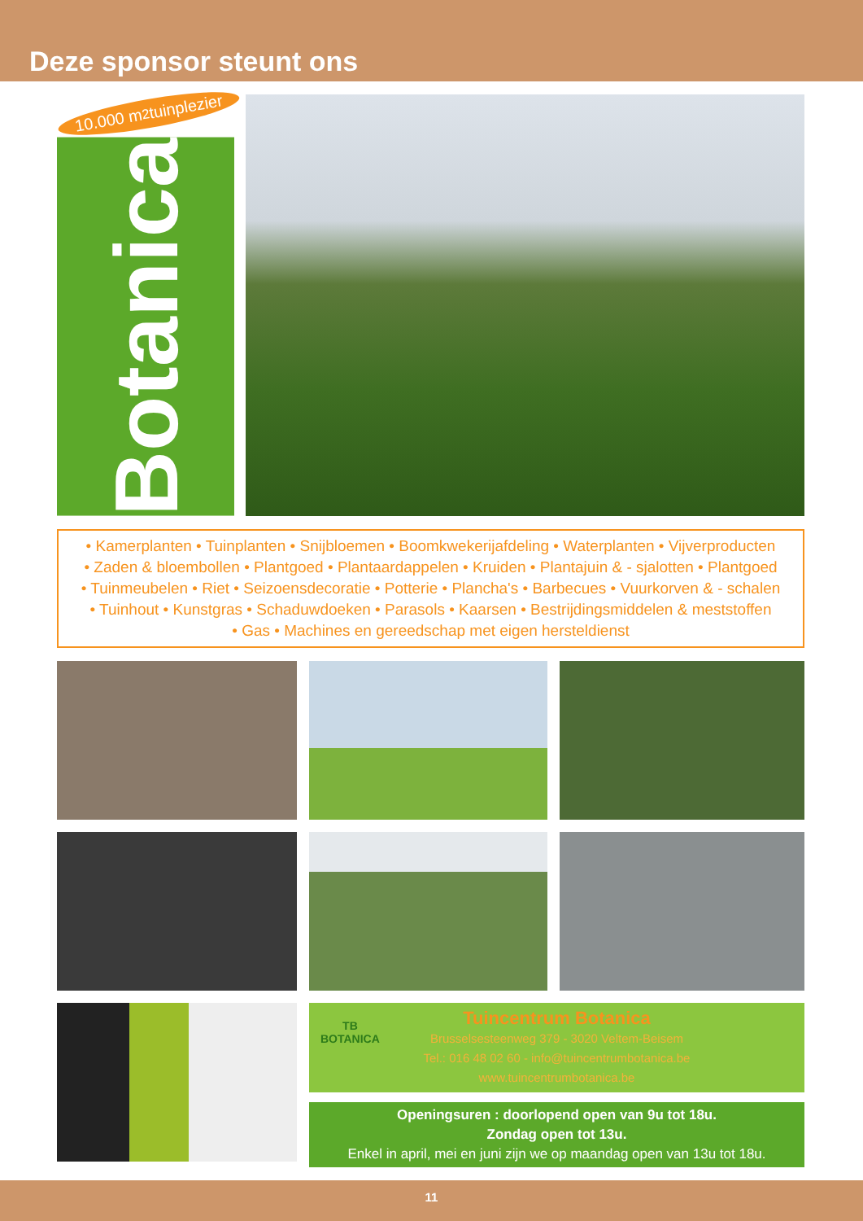Deze sponsor steunt ons
10.000 m<sup>2</sup> tuinplezier
Botanica
• Kamerplanten • Tuinplanten • Snijbloemen • Boomkwekerijafdeling • Waterplanten • Vijverproducten
• Zaden & bloembollen • Plantgoed • Plantaardappelen • Kruiden • Plantajuin & - sjalotten • Plantgoed
• Tuinmeubelen • Riet • Seizoensdecoratie • Potterie • Plancha's • Barbecues • Vuurkorven & - schalen
• Tuinhout • Kunstgras • Schaduwdoeken • Parasols • Kaarsen • Bestrijdingsmiddelen & meststoffen
• Gas • Machines en gereedschap met eigen hersteldienst
TB
BOTANICA
Tuincentrum Botanica
Brusselsesteenweg 379 - 3020 Veltem-Beisem
Tel.: 016 48 02 60 - info@tuincentrumbotanica.be
www.tuincentrumbotanica.be
Openingsuren : doorlopend open van 9u tot 18u.
Zondag open tot 13u.
Enkel in april, mei en juni zijn we op maandag open van 13u tot 18u.
11